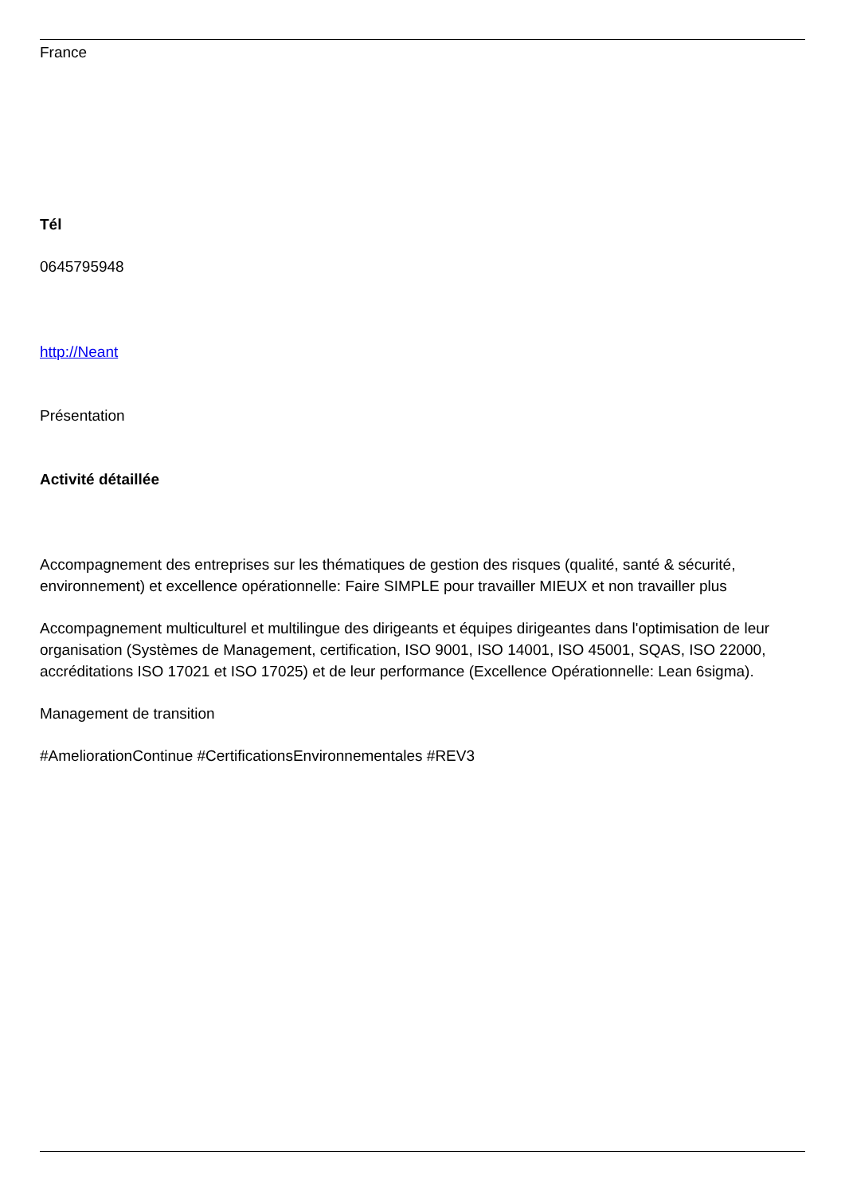France
Tél
0645795948
http://Neant
Présentation
Activité détaillée
Accompagnement des entreprises sur les thématiques de gestion des risques (qualité, santé & sécurité, environnement) et excellence opérationnelle: Faire SIMPLE pour travailler MIEUX et non travailler plus
Accompagnement multiculturel et multilingue des dirigeants et équipes dirigeantes dans l'optimisation de leur organisation (Systèmes de Management, certification, ISO 9001, ISO 14001, ISO 45001, SQAS, ISO 22000, accréditations ISO 17021 et ISO 17025) et de leur performance (Excellence Opérationnelle: Lean 6sigma).
Management de transition
#AmeliorationContinue #CertificationsEnvironnementales #REV3